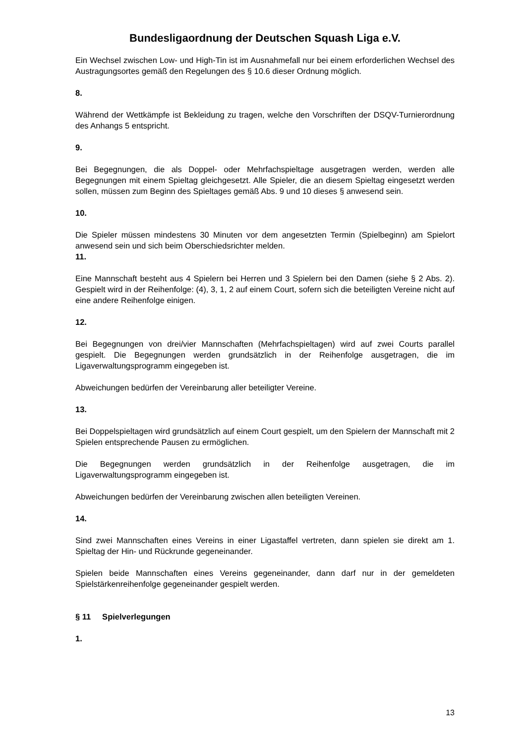Bundesligaordnung der Deutschen Squash Liga e.V.
Ein Wechsel zwischen Low- und High-Tin ist im Ausnahmefall nur bei einem erforderlichen Wechsel des Austragungsortes gemäß den Regelungen des § 10.6 dieser Ordnung möglich.
8.
Während der Wettkämpfe ist Bekleidung zu tragen, welche den Vorschriften der DSQV-Turnierordnung des Anhangs 5 entspricht.
9.
Bei Begegnungen, die als Doppel- oder Mehrfachspieltage ausgetragen werden, werden alle Begegnungen mit einem Spieltag gleichgesetzt. Alle Spieler, die an diesem Spieltag eingesetzt werden sollen, müssen zum Beginn des Spieltages gemäß Abs. 9 und 10 dieses § anwesend sein.
10.
Die Spieler müssen mindestens 30 Minuten vor dem angesetzten Termin (Spielbeginn) am Spielort anwesend sein und sich beim Oberschiedsrichter melden.
11.
Eine Mannschaft besteht aus 4 Spielern bei Herren und 3 Spielern bei den Damen (siehe § 2 Abs. 2). Gespielt wird in der Reihenfolge: (4), 3, 1, 2 auf einem Court, sofern sich die beteiligten Vereine nicht auf eine andere Reihenfolge einigen.
12.
Bei Begegnungen von drei/vier Mannschaften (Mehrfachspieltagen) wird auf zwei Courts parallel gespielt. Die Begegnungen werden grundsätzlich in der Reihenfolge ausgetragen, die im Ligaverwaltungsprogramm eingegeben ist.
Abweichungen bedürfen der Vereinbarung aller beteiligter Vereine.
13.
Bei Doppelspieltagen wird grundsätzlich auf einem Court gespielt, um den Spielern der Mannschaft mit 2 Spielen entsprechende Pausen zu ermöglichen.
Die Begegnungen werden grundsätzlich in der Reihenfolge ausgetragen, die im Ligaverwaltungsprogramm eingegeben ist.
Abweichungen bedürfen der Vereinbarung zwischen allen beteiligten Vereinen.
14.
Sind zwei Mannschaften eines Vereins in einer Ligastaffel vertreten, dann spielen sie direkt am 1. Spieltag der Hin- und Rückrunde gegeneinander.
Spielen beide Mannschaften eines Vereins gegeneinander, dann darf nur in der gemeldeten Spielstärkenreihenfolge gegeneinander gespielt werden.
§ 11 Spielverlegungen
1.
13